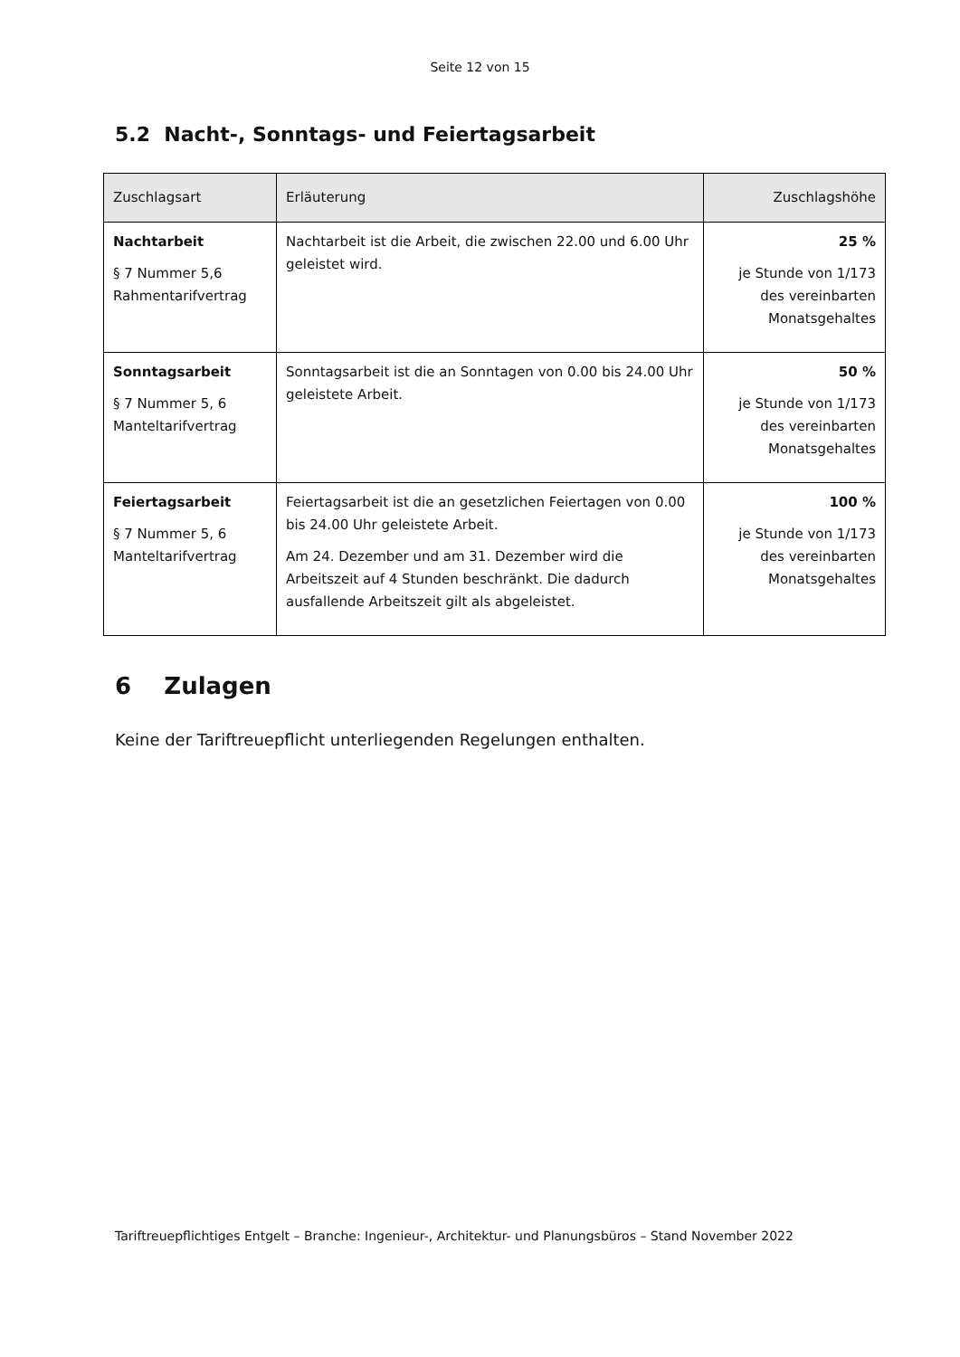Seite 12 von 15
5.2 Nacht-, Sonntags- und Feiertagsarbeit
| Zuschlagsart | Erläuterung | Zuschlagshöhe |
| --- | --- | --- |
| Nachtarbeit § 7 Nummer 5,6 Rahmentarifvertrag | Nachtarbeit ist die Arbeit, die zwischen 22.00 und 6.00 Uhr geleistet wird. | 25 % je Stunde von 1/173 des vereinbarten Monatsgehaltes |
| Sonntagsarbeit § 7 Nummer 5, 6 Manteltarifvertrag | Sonntagsarbeit ist die an Sonntagen von 0.00 bis 24.00 Uhr geleistete Arbeit. | 50 % je Stunde von 1/173 des vereinbarten Monatsgehaltes |
| Feiertagsarbeit § 7 Nummer 5, 6 Manteltarifvertrag | Feiertagsarbeit ist die an gesetzlichen Feiertagen von 0.00 bis 24.00 Uhr geleistete Arbeit. Am 24. Dezember und am 31. Dezember wird die Arbeitszeit auf 4 Stunden beschränkt. Die dadurch ausfallende Arbeitszeit gilt als abgeleistet. | 100 % je Stunde von 1/173 des vereinbarten Monatsgehaltes |
6 Zulagen
Keine der Tariftreuepflicht unterliegenden Regelungen enthalten.
Tariftreuepflichtiges Entgelt – Branche: Ingenieur-, Architektur- und Planungsbüros – Stand November 2022